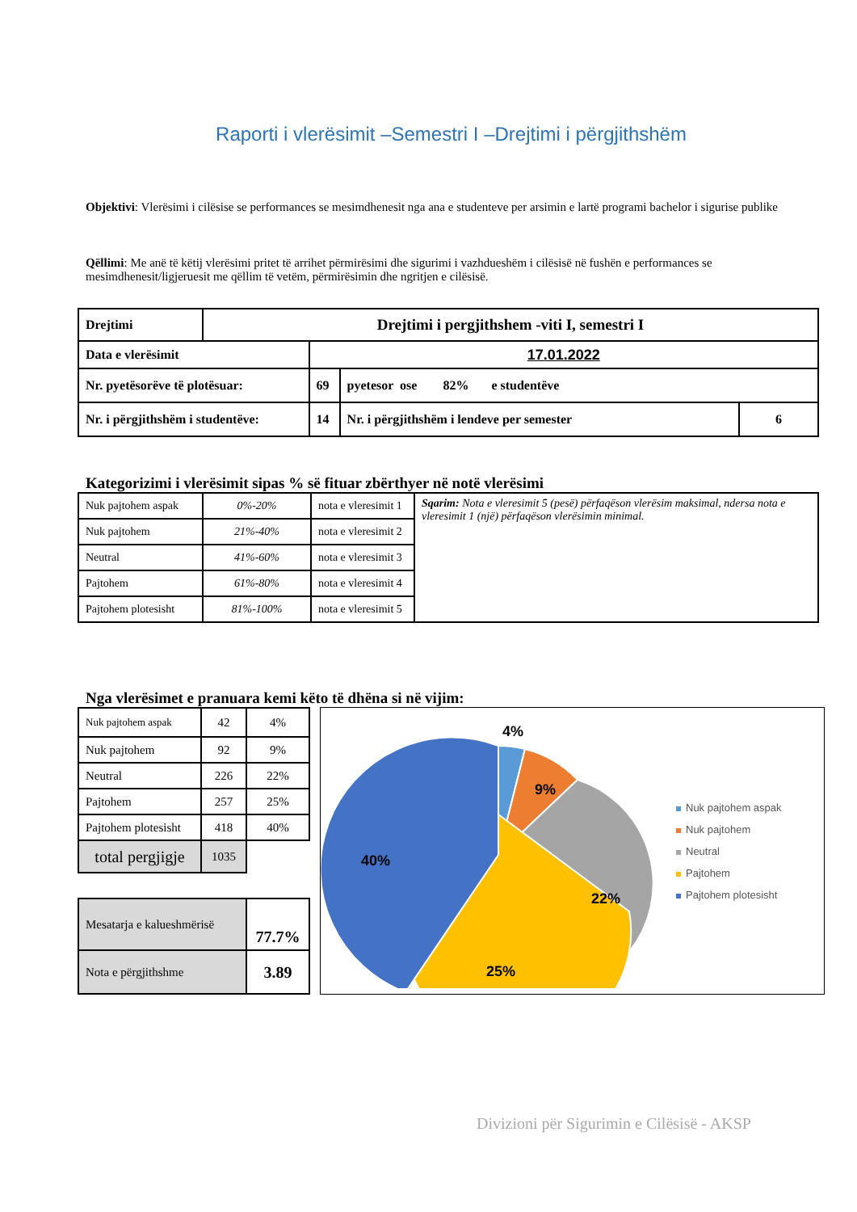Raporti i vlerësimit –Semestri I –Drejtimi i përgjithshëm
Objektivi: Vlerësimi i cilësise se performances se mesimdhenesit nga ana e studenteve per arsimin e lartë programi bachelor i sigurise publike
Qëllimi: Me anë të këtij vlerësimi pritet të arrihet përmirësimi dhe sigurimi i vazhdueshëm i cilësisë në fushën e performances se mesimdhenesit/ligjeruesit me qëllim të vetëm, përmirësimin dhe ngritjen e cilësisë.
| Drejtimi | Drejtimi i pergjithshem -viti I, semestri I | | | |
| Data e vlerësimit | | 17.01.2022 | | |
| Nr. pyetësorëve të plotësuar: | | 69 | pyetesor ose 82% e studentëve | |
| Nr. i përgjithshëm i studentëve: | | 14 | Nr. i përgjithshëm i lendeve per semester | 6 |
Kategorizimi i vlerësimit sipas % së fituar zbërthyer në notë vlerësimi
| Nuk pajtohem aspak | 0%-20% | nota e vleresimit 1 | Sqarim: Nota e vleresimit 5 (pesë) përfaqëson vlerësim maksimal, ndersa nota e vleresimit 1 (një) përfaqëson vlerësimin minimal. |
| Nuk pajtohem | 21%-40% | nota e vleresimit 2 | |
| Neutral | 41%-60% | nota e vleresimit 3 | |
| Pajtohem | 61%-80% | nota e vleresimit 4 | |
| Pajtohem plotesisht | 81%-100% | nota e vleresimit 5 | |
Nga vlerësimet e pranuara kemi këto të dhëna si në vijim:
| Nuk pajtohem aspak | 42 | 4% |
| Nuk pajtohem | 92 | 9% |
| Neutral | 226 | 22% |
| Pajtohem | 257 | 25% |
| Pajtohem plotesisht | 418 | 40% |
| total pergjigje | 1035 | |
| Mesatarja e kalueshmërisë | 77.7% |
| Nota e përgjithshme | 3.89 |
4%
9%
22%
25%
40%
Nuk pajtohem aspak
Nuk pajtohem
Neutral
Pajtohem
Pajtohem plotesisht
Divizioni për Sigurimin e Cilësisë - AKSP